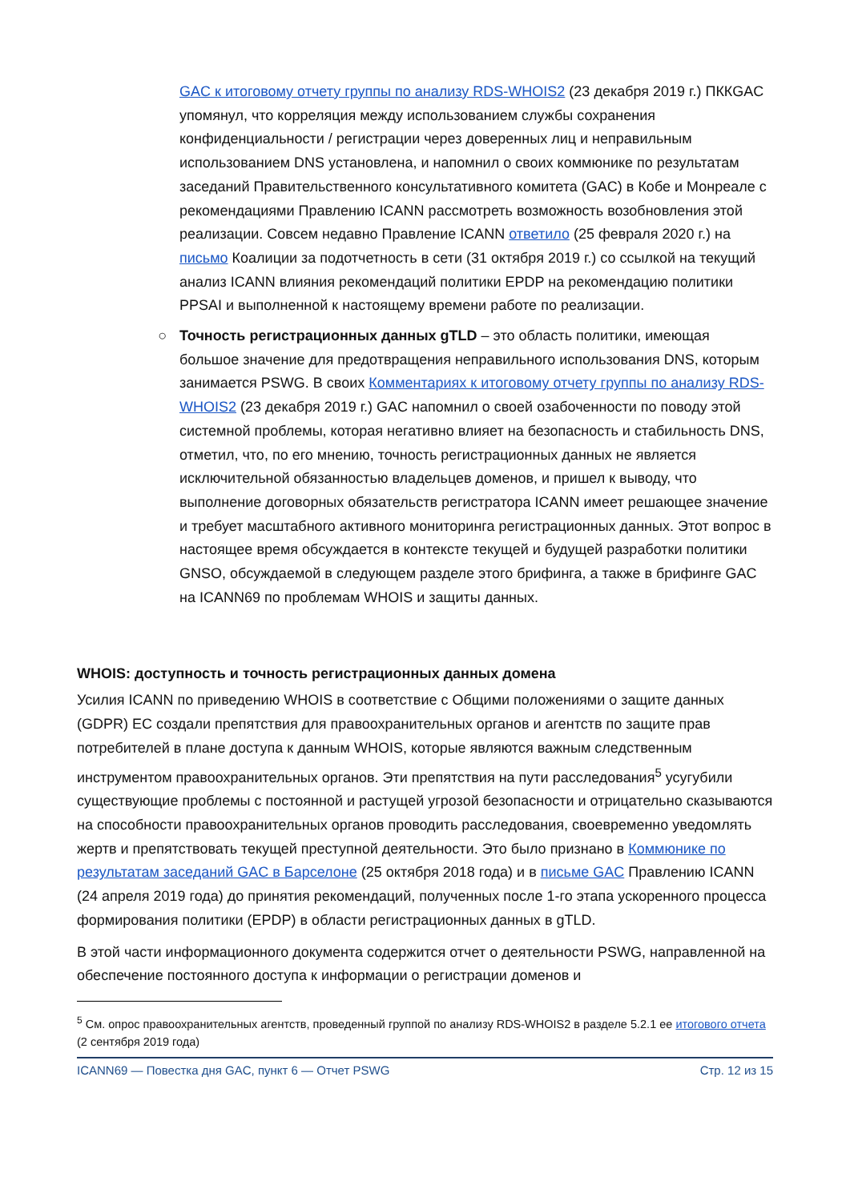GAC к итоговому отчету группы по анализу RDS-WHOIS2 (23 декабря 2019 г.) ПККGAC упомянул, что корреляция между использованием службы сохранения конфиденциальности / регистрации через доверенных лиц и неправильным использованием DNS установлена, и напомнил о своих коммюнике по результатам заседаний Правительственного консультативного комитета (GAC) в Кобе и Монреале с рекомендациями Правлению ICANN рассмотреть возможность возобновления этой реализации. Совсем недавно Правление ICANN ответило (25 февраля 2020 г.) на письмо Коалиции за подотчетность в сети (31 октября 2019 г.) со ссылкой на текущий анализ ICANN влияния рекомендаций политики EPDP на рекомендацию политики PPSAI и выполненной к настоящему времени работе по реализации.
○ Точность регистрационных данных gTLD – это область политики, имеющая большое значение для предотвращения неправильного использования DNS, которым занимается PSWG. В своих Комментариях к итоговому отчету группы по анализу RDS-WHOIS2 (23 декабря 2019 г.) GAC напомнил о своей озабоченности по поводу этой системной проблемы, которая негативно влияет на безопасность и стабильность DNS, отметил, что, по его мнению, точность регистрационных данных не является исключительной обязанностью владельцев доменов, и пришел к выводу, что выполнение договорных обязательств регистратора ICANN имеет решающее значение и требует масштабного активного мониторинга регистрационных данных. Этот вопрос в настоящее время обсуждается в контексте текущей и будущей разработки политики GNSO, обсуждаемой в следующем разделе этого брифинга, а также в брифинге GAC на ICANN69 по проблемам WHOIS и защиты данных.
WHOIS: доступность и точность регистрационных данных домена
Усилия ICANN по приведению WHOIS в соответствие с Общими положениями о защите данных (GDPR) ЕС создали препятствия для правоохранительных органов и агентств по защите прав потребителей в плане доступа к данным WHOIS, которые являются важным следственным инструментом правоохранительных органов. Эти препятствия на пути расследования<sup>5</sup> усугубили существующие проблемы с постоянной и растущей угрозой безопасности и отрицательно сказываются на способности правоохранительных органов проводить расследования, своевременно уведомлять жертв и препятствовать текущей преступной деятельности. Это было признано в Коммюнике по результатам заседаний GAC в Барселоне (25 октября 2018 года) и в письме GAC Правлению ICANN (24 апреля 2019 года) до принятия рекомендаций, полученных после 1-го этапа ускоренного процесса формирования политики (EPDP) в области регистрационных данных в gTLD.
В этой части информационного документа содержится отчет о деятельности PSWG, направленной на обеспечение постоянного доступа к информации о регистрации доменов и
<sup>5</sup> См. опрос правоохранительных агентств, проведенный группой по анализу RDS-WHOIS2 в разделе 5.2.1 ее итогового отчета (2 сентября 2019 года)
ICANN69 — Повестка дня GAC, пункт 6 — Отчет PSWG Стр. 12 из 15